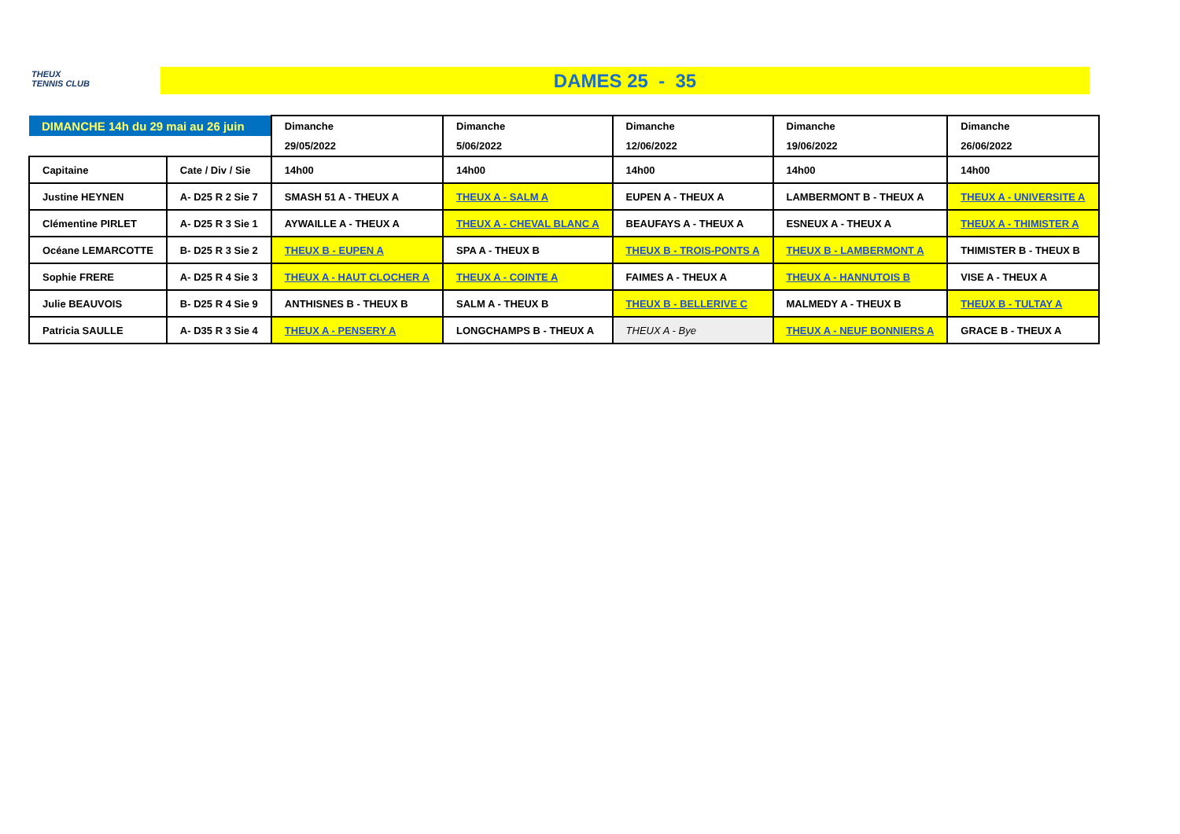THEUX
TENNIS CLUB
DAMES 25 - 35
| DIMANCHE 14h du 29 mai au 26 juin | | Dimanche | Dimanche | Dimanche | Dimanche | Dimanche |
| | | 29/05/2022 | 5/06/2022 | 12/06/2022 | 19/06/2022 | 26/06/2022 |
| Capitaine | Cate / Div / Sie | 14h00 | 14h00 | 14h00 | 14h00 | 14h00 |
| Justine HEYNEN | A- D25 R 2 Sie 7 | SMASH 51 A - THEUX A | THEUX A - SALM A | EUPEN A - THEUX A | LAMBERMONT B - THEUX A | THEUX A - UNIVERSITE A |
| Clémentine PIRLET | A- D25 R 3 Sie 1 | AYWAILLE A - THEUX A | THEUX A - CHEVAL BLANC A | BEAUFAYS A - THEUX A | ESNEUX A - THEUX A | THEUX A - THIMISTER A |
| Océane LEMARCOTTE | B- D25 R 3 Sie 2 | THEUX B - EUPEN A | SPA A - THEUX B | THEUX B - TROIS-PONTS A | THEUX B - LAMBERMONT A | THIMISTER B - THEUX B |
| Sophie FRERE | A- D25 R 4 Sie 3 | THEUX A - HAUT CLOCHER A | THEUX A - COINTE A | FAIMES A - THEUX A | THEUX A - HANNUTOIS B | VISE A - THEUX A |
| Julie BEAUVOIS | B- D25 R 4 Sie 9 | ANTHISNES B - THEUX B | SALM A - THEUX B | THEUX B - BELLERIVE C | MALMEDY A - THEUX B | THEUX B - TULTAY A |
| Patricia SAULLE | A- D35 R 3 Sie 4 | THEUX A - PENSERY A | LONGCHAMPS B - THEUX A | THEUX A - Bye | THEUX A - NEUF BONNIERS A | GRACE B - THEUX A |